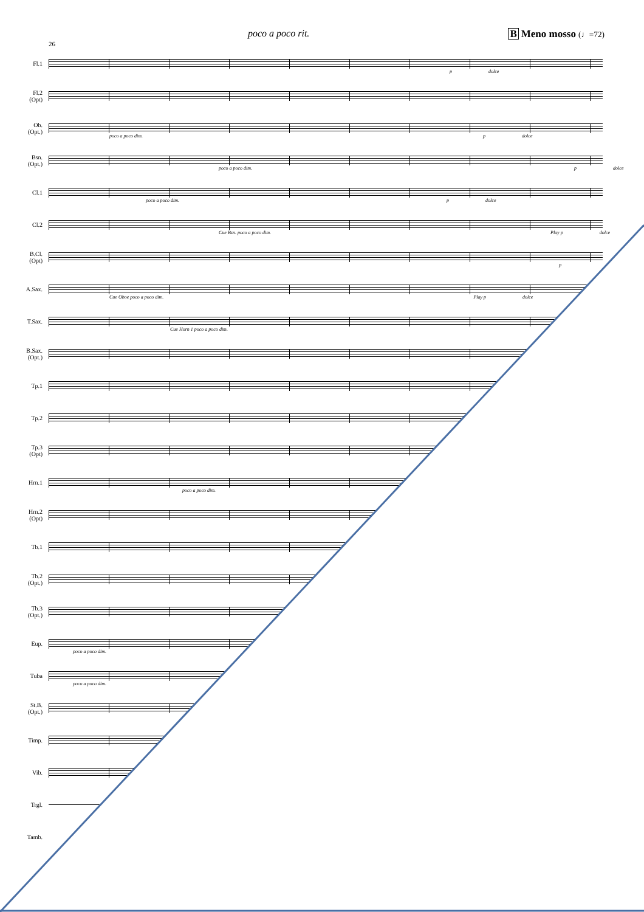poco a poco rit. B Meno mosso (♩=72)
26
Fl.1
p dolce
Fl.2
(Opt)
Ob.
(Opt.)
poco a poco dim. p dolce
Bsn.
(Opt.)
poco a poco dim. p dolce
Cl.1
poco a poco dim. p dolce
Cl.2
Cue Bsn. poco a poco dim. Play p dolce
B.Cl.
(Opt)
p
A.Sax.
Cue Oboe poco a poco dim. Play p dolce
T.Sax.
Cue Horn 1 poco a poco dim.
B.Sax.
(Opt.)
Tp.1
Tp.2
Tp.3
(Opt)
Hrn.1
poco a poco dim.
Hrn.2
(Opt)
Tb.1
Tb.2
(Opt.)
Tb.3
(Opt.)
Eup.
poco a poco dim.
Tuba
poco a poco dim.
St.B.
(Opt.)
Timp.
Vib.
Trgl.
Tamb.